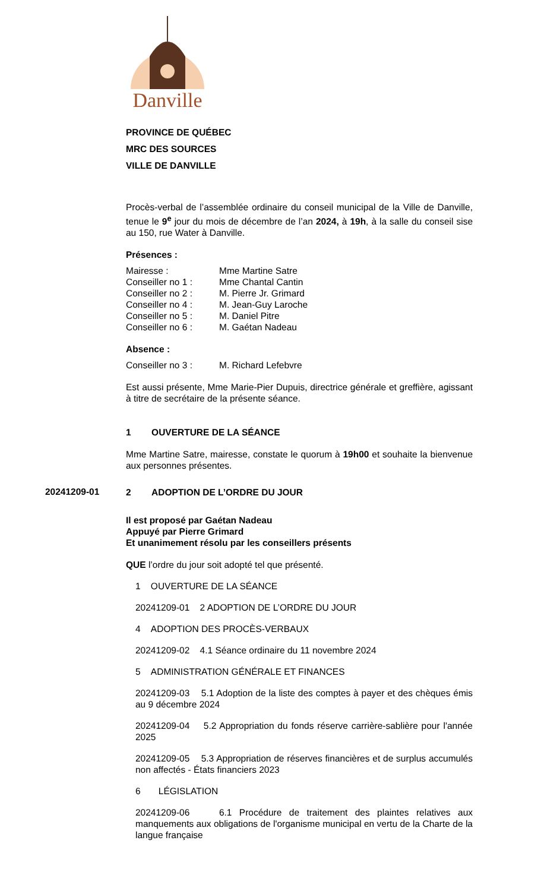Danville
PROVINCE DE QUÉBEC
MRC DES SOURCES
VILLE DE DANVILLE
Procès-verbal de l’assemblée ordinaire du conseil municipal de la Ville de Danville, tenue le 9<sup>e</sup> jour du mois de décembre de l’an 2024, à 19h, à la salle du conseil sise au 150, rue Water à Danville.
Présences :
Mairesse : Mme Martine Satre
Conseiller no 1 : Mme Chantal Cantin
Conseiller no 2 : M. Pierre Jr. Grimard
Conseiller no 4 : M. Jean-Guy Laroche
Conseiller no 5 : M. Daniel Pitre
Conseiller no 6 : M. Gaétan Nadeau
Absence :
Conseiller no 3 : M. Richard Lefebvre
Est aussi présente, Mme Marie-Pier Dupuis, directrice générale et greffière, agissant à titre de secrétaire de la présente séance.
1 OUVERTURE DE LA SÉANCE
Mme Martine Satre, mairesse, constate le quorum à 19h00 et souhaite la bienvenue aux personnes présentes.
20241209-01
2 ADOPTION DE L’ORDRE DU JOUR
Il est proposé par Gaétan Nadeau
Appuyé par Pierre Grimard
Et unanimement résolu par les conseillers présents
QUE l’ordre du jour soit adopté tel que présenté.
1 OUVERTURE DE LA SÉANCE
20241209-01 2 ADOPTION DE L’ORDRE DU JOUR
4 ADOPTION DES PROCÈS-VERBAUX
20241209-02 4.1 Séance ordinaire du 11 novembre 2024
5 ADMINISTRATION GÉNÉRALE ET FINANCES
20241209-03 5.1 Adoption de la liste des comptes à payer et des chèques émis au 9 décembre 2024
20241209-04 5.2 Appropriation du fonds réserve carrière-sablière pour l'année 2025
20241209-05 5.3 Appropriation de réserves financières et de surplus accumulés non affectés - États financiers 2023
6 LÉGISLATION
20241209-06 6.1 Procédure de traitement des plaintes relatives aux manquements aux obligations de l'organisme municipal en vertu de la Charte de la langue française